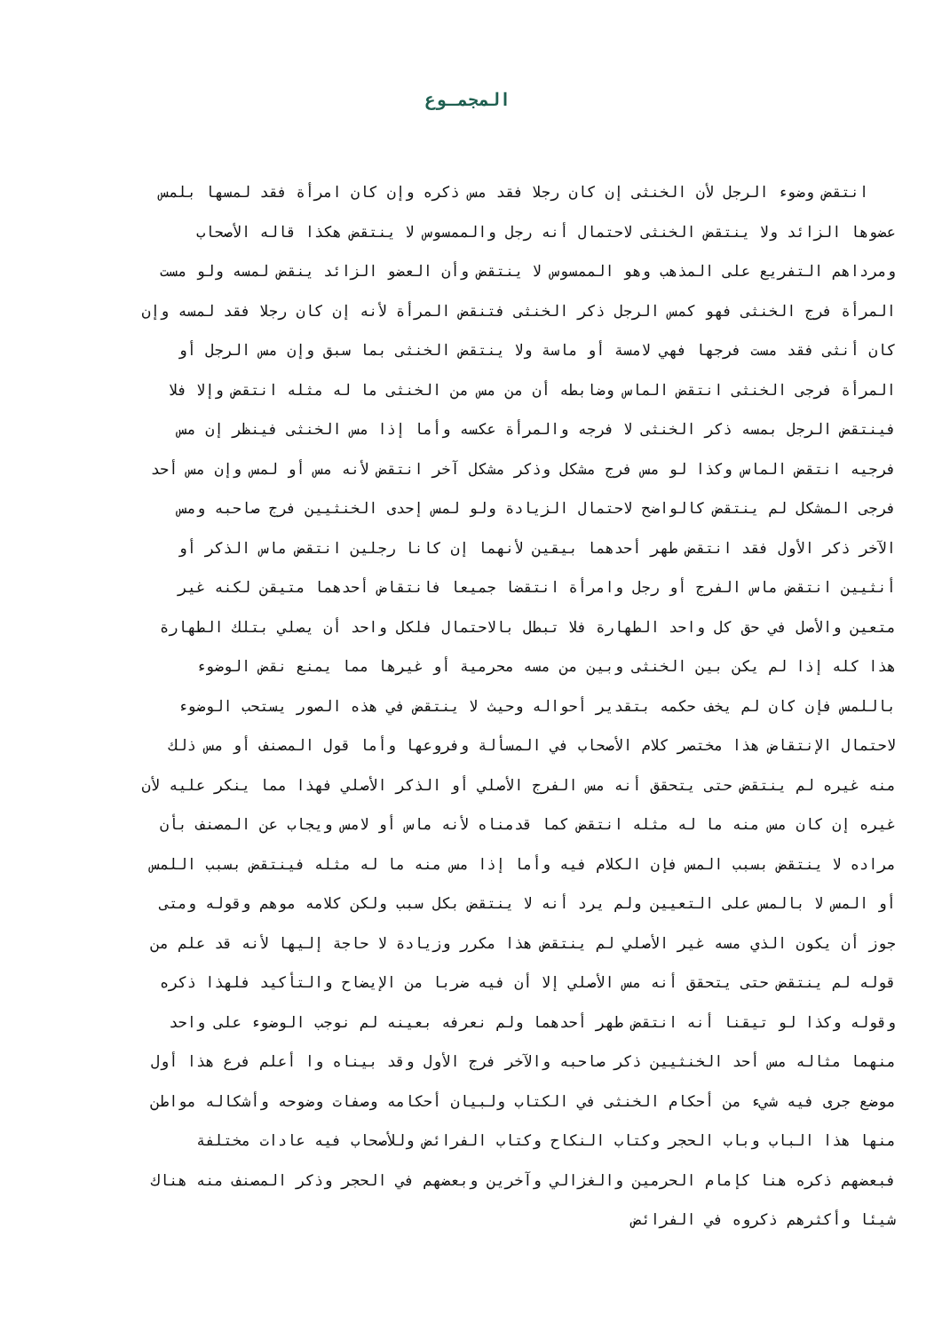المجمـوع
انتقض وضوء الرجل لأن الخنثى إن كان رجلا فقد مس ذكره وإن كان امرأة فقد لمسها بلمس
عضوها الزائد ولا ينتقض الخنثى لاحتمال أنه رجل والممسوس لا ينتقض هكذا قاله الأصحاب
ومرداهم التفريع على المذهب وهو الممسوس لا ينتقض وأن العضو الزائد ينقض لمسه ولو مست
المرأة فرج الخنثى فهو كمس الرجل ذكر الخنثى فتنقض المرأة لأنه إن كان رجلا فقد لمسه وإن
كان أنثى فقد مست فرجها فهي لامسة أو ماسة ولا ينتقض الخنثى بما سبق وإن مس الرجل أو
المرأة فرجى الخنثى انتقض الماس وضابطه أن من مس من الخنثى ما له مثله انتقض وإلا فلا
فينتقض الرجل بمسه ذكر الخنثى لا فرجه والمرأة عكسه وأما إذا مس الخنثى فينظر إن مس
فرجيه انتقض الماس وكذا لو مس فرج مشكل وذكر مشكل آخر انتقض لأنه مس أو لمس وإن مس أحد
فرجى المشكل لم ينتقض كالواضح لاحتمال الزيادة ولو لمس إحدى الخنثيين فرج صاحبه ومس
الآخر ذكر الأول فقد انتقض طهر أحدهما بيقين لأنهما إن كانا رجلين انتقض ماس الذكر أو
أنثيين انتقض ماس الفرج أو رجل وامرأة انتقضا جميعا فانتقاض أحدهما متيقن لكنه غير
متعين والأصل في حق كل واحد الطهارة فلا تبطل بالاحتمال فلكل واحد أن يصلي بتلك الطهارة
هذا كله إذا لم يكن بين الخنثى وبين من مسه محرمية أو غيرها مما يمنع نقض الوضوء
باللمس فإن كان لم يخف حكمه بتقدير أحواله وحيث لا ينتقض في هذه الصور يستحب الوضوء
لاحتمال الإنتقاض هذا مختصر كلام الأصحاب في المسألة وفروعها وأما قول المصنف أو مس ذلك
منه غيره لم ينتقض حتى يتحقق أنه مس الفرج الأصلي أو الذكر الأصلي فهذا مما ينكر عليه لأن
غيره إن كان مس منه ما له مثله انتقض كما قدمناه لأنه ماس أو لامس ويجاب عن المصنف بأن
مراده لا ينتقض بسبب المس فإن الكلام فيه وأما إذا مس منه ما له مثله فينتقض بسبب اللمس
أو المس لا بالمس على التعيين ولم يرد أنه لا ينتقض بكل سبب ولكن كلامه موهم وقوله ومتى
جوز أن يكون الذي مسه غير الأصلي لم ينتقض هذا مكرر وزيادة لا حاجة إليها لأنه قد علم من
قوله لم ينتقض حتى يتحقق أنه مس الأصلي إلا أن فيه ضربا من الإيضاح والتأكيد فلهذا ذكره
وقوله وكذا لو تيقنا أنه انتقض طهر أحدهما ولم نعرفه بعينه لم نوجب الوضوء على واحد
منهما مثاله مس أحد الخنثيين ذكر صاحبه والآخر فرج الأول وقد بيناه وا أعلم فرع هذا أول
موضع جرى فيه شيء من أحكام الخنثى في الكتاب ولبيان أحكامه وصفات وضوحه وأشكاله مواطن
منها هذا الباب وباب الحجر وكتاب النكاح وكتاب الفرائض وللأصحاب فيه عادات مختلفة
فبعضهم ذكره هنا كإمام الحرمين والغزالي وآخرين وبعضهم في الحجر وذكر المصنف منه هناك
شيئا وأكثرهم ذكروه في الفرائض